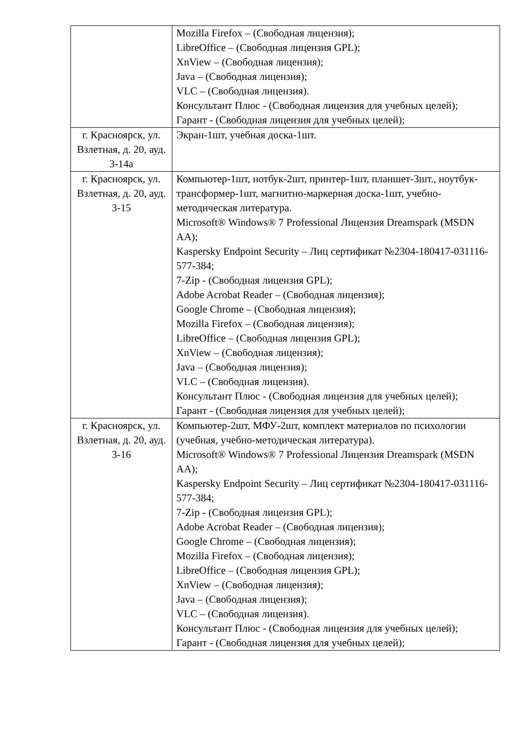| | Mozilla Firefox – (Свободная лицензия); LibreOffice – (Свободная лицензия GPL); XnView – (Свободная лицензия); Java – (Свободная лицензия); VLC – (Свободная лицензия). Консультант Плюс - (Свободная лицензия для учебных целей); Гарант - (Свободная лицензия для учебных целей); |
| г. Красноярск, ул. Взлетная, д. 20, ауд. 3-14а | Экран-1шт, учебная доска-1шт. |
| г. Красноярск, ул. Взлетная, д. 20, ауд. 3-15 | Компьютер-1шт, нотбук-2шт, принтер-1шт, планшет-3шт., ноутбук-трансформер-1шт, магнитно-маркерная доска-1шт, учебно-методическая литература. Microsoft® Windows® 7 Professional Лицензия Dreamspark (MSDN AA); Kaspersky Endpoint Security – Лиц сертификат №2304-180417-031116- 577-384; 7-Zip - (Свободная лицензия GPL); Adobe Acrobat Reader – (Свободная лицензия); Google Chrome – (Свободная лицензия); Mozilla Firefox – (Свободная лицензия); LibreOffice – (Свободная лицензия GPL); XnView – (Свободная лицензия); Java – (Свободная лицензия); VLC – (Свободная лицензия). Консультант Плюс - (Свободная лицензия для учебных целей); Гарант - (Свободная лицензия для учебных целей); |
| г. Красноярск, ул. Взлетная, д. 20, ауд. 3-16 | Компьютер-2шт, МФУ-2шт, комплект материалов по психологии (учебная, учебно-методическая литература). Microsoft® Windows® 7 Professional Лицензия Dreamspark (MSDN AA); Kaspersky Endpoint Security – Лиц сертификат №2304-180417-031116- 577-384; 7-Zip - (Свободная лицензия GPL); Adobe Acrobat Reader – (Свободная лицензия); Google Chrome – (Свободная лицензия); Mozilla Firefox – (Свободная лицензия); LibreOffice – (Свободная лицензия GPL); XnView – (Свободная лицензия); Java – (Свободная лицензия); VLC – (Свободная лицензия). Консультант Плюс - (Свободная лицензия для учебных целей); Гарант - (Свободная лицензия для учебных целей); |